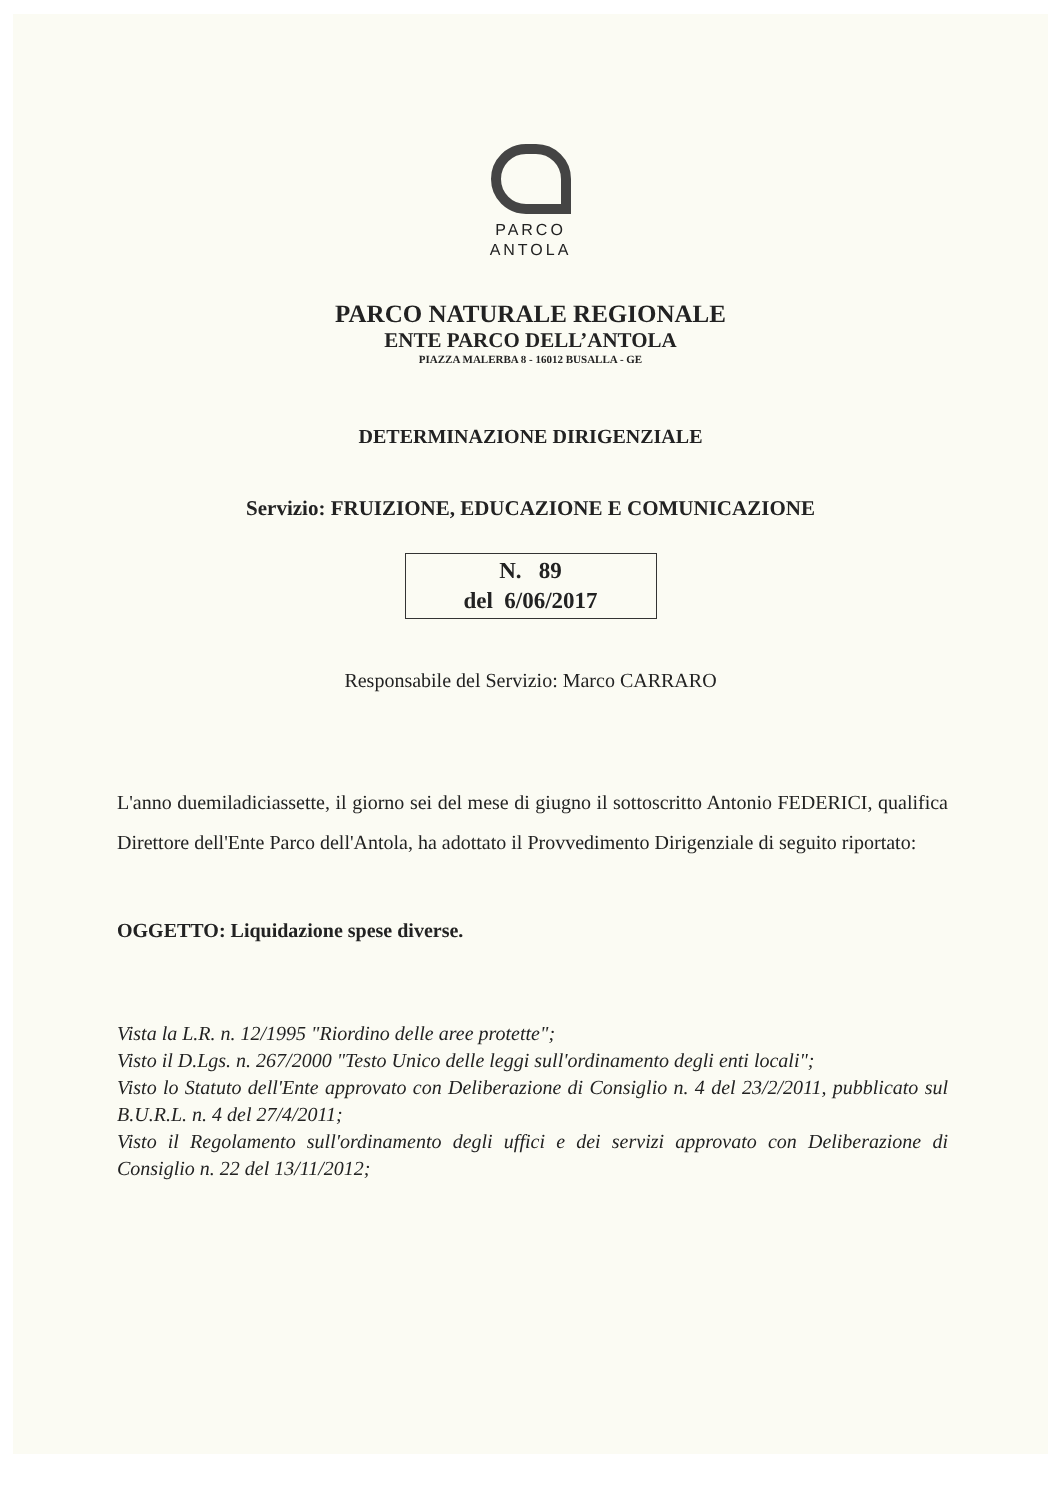PARCO
ANTOLA
PARCO NATURALE REGIONALE
ENTE PARCO DELL’ANTOLA
PIAZZA MALERBA 8 - 16012 BUSALLA - GE
DETERMINAZIONE DIRIGENZIALE
Servizio: FRUIZIONE, EDUCAZIONE E COMUNICAZIONE
N. 89
del 6/06/2017
Responsabile del Servizio: Marco CARRARO
L'anno duemiladiciassette, il giorno sei del mese di giugno il sottoscritto Antonio FEDERICI, qualifica Direttore dell'Ente Parco dell'Antola, ha adottato il Provvedimento Dirigenziale di seguito riportato:
OGGETTO: Liquidazione spese diverse.
Vista la L.R. n. 12/1995 "Riordino delle aree protette";
Visto il D.Lgs. n. 267/2000 "Testo Unico delle leggi sull'ordinamento degli enti locali";
Visto lo Statuto dell'Ente approvato con Deliberazione di Consiglio n. 4 del 23/2/2011, pubblicato sul B.U.R.L. n. 4 del 27/4/2011;
Visto il Regolamento sull'ordinamento degli uffici e dei servizi approvato con Deliberazione di Consiglio n. 22 del 13/11/2012;